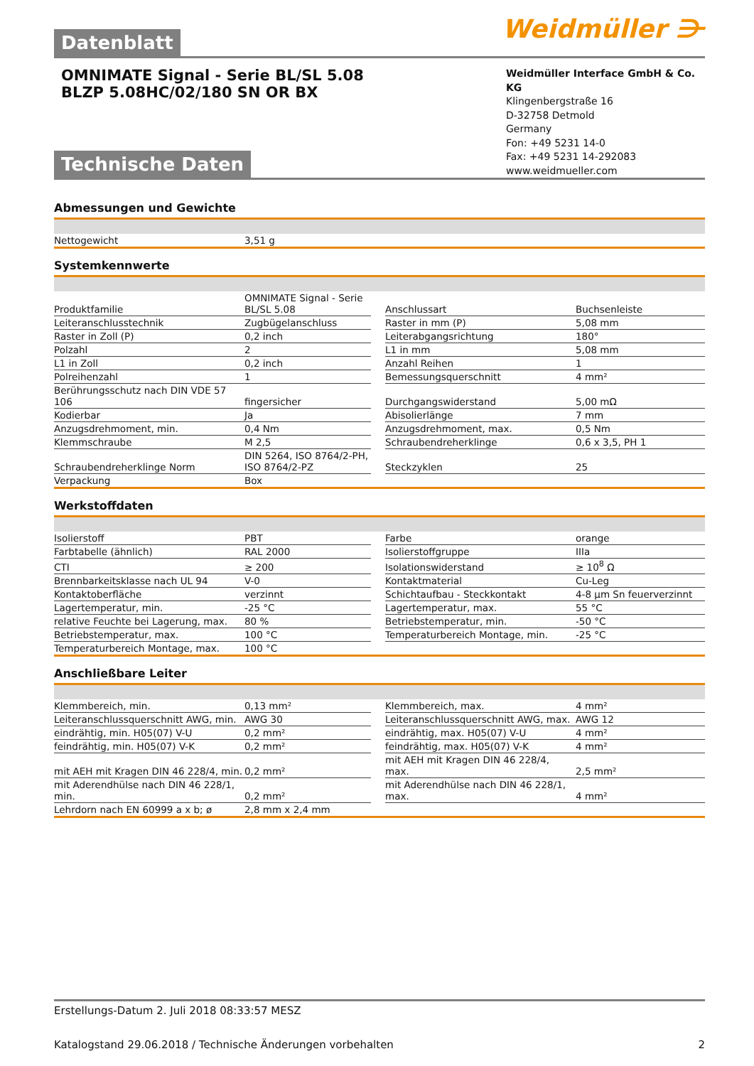Datenblatt
Weidmüller ⋺
OMNIMATE Signal - Serie BL/SL 5.08
BLZP 5.08HC/02/180 SN OR BX
Technische Daten
Weidmüller Interface GmbH & Co. KG
Klingenbergstraße 16
D-32758 Detmold
Germany
Fon: +49 5231 14-0
Fax: +49 5231 14-292083
www.weidmueller.com
Abmessungen und Gewichte
| Nettogewicht | 3,51 g |
Systemkennwerte
| Produktfamilie | OMNIMATE Signal - Serie BL/SL 5.08 | | Anschlussart | Buchsenleiste |
| Leiteranschlusstechnik | Zugbügelanschluss | | Raster in mm (P) | 5,08 mm |
| Raster in Zoll (P) | 0,2 inch | | Leiterabgangsrichtung | 180° |
| Polzahl | 2 | | L1 in mm | 5,08 mm |
| L1 in Zoll | 0,2 inch | | Anzahl Reihen | 1 |
| Polreihenzahl | 1 | | Bemessungsquerschnitt | 4 mm² |
| Berührungsschutz nach DIN VDE 57 106 | fingersicher | | Durchgangswiderstand | 5,00 mΩ |
| Kodierbar | Ja | | Abisolierlänge | 7 mm |
| Anzugsdrehmoment, min. | 0,4 Nm | | Anzugsdrehmoment, max. | 0,5 Nm |
| Klemmschraube | M 2,5 | | Schraubendreherklinge | 0,6 x 3,5, PH 1 |
| Schraubendreherklinge Norm | DIN 5264, ISO 8764/2-PH, ISO 8764/2-PZ | | Steckzyklen | 25 |
| Verpackung | Box | | | |
Werkstoffdaten
| Isolierstoff | PBT | | Farbe | orange |
| Farbtabelle (ähnlich) | RAL 2000 | | Isolierstoffgruppe | IIIa |
| CTI | ≥ 200 | | Isolationswiderstand | ≥ 10<sup>8</sup> Ω |
| Brennbarkeitsklasse nach UL 94 | V-0 | | Kontaktmaterial | Cu-Leg |
| Kontaktoberfläche | verzinnt | | Schichtaufbau - Steckkontakt | 4-8 µm Sn feuerverzinnt |
| Lagertemperatur, min. | -25 °C | | Lagertemperatur, max. | 55 °C |
| relative Feuchte bei Lagerung, max. | 80 % | | Betriebstemperatur, min. | -50 °C |
| Betriebstemperatur, max. | 100 °C | | Temperaturbereich Montage, min. | -25 °C |
| Temperaturbereich Montage, max. | 100 °C | | | |
Anschließbare Leiter
| Klemmbereich, min. | 0,13 mm² | | Klemmbereich, max. | 4 mm² |
| Leiteranschlussquerschnitt AWG, min. | AWG 30 | | Leiteranschlussquerschnitt AWG, max. | AWG 12 |
| eindrähtig, min. H05(07) V-U | 0,2 mm² | | eindrähtig, max. H05(07) V-U | 4 mm² |
| feindrähtig, min. H05(07) V-K | 0,2 mm² | | feindrähtig, max. H05(07) V-K | 4 mm² |
| mit AEH mit Kragen DIN 46 228/4, min. | 0,2 mm² | | mit AEH mit Kragen DIN 46 228/4, max. | 2,5 mm² |
| mit Aderendhülse nach DIN 46 228/1, min. | 0,2 mm² | | mit Aderendhülse nach DIN 46 228/1, max. | 4 mm² |
| Lehrdorn nach EN 60999 a x b; ø | 2,8 mm x 2,4 mm | | | |
Erstellungs-Datum 2. Juli 2018 08:33:57 MESZ
Katalogstand 29.06.2018 / Technische Änderungen vorbehalten 2